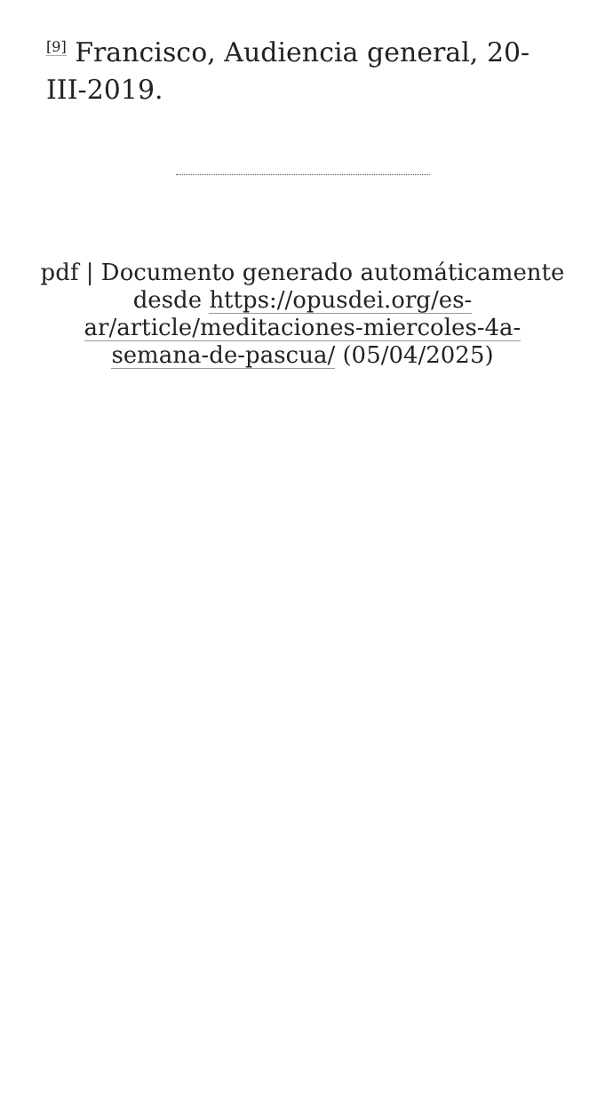<sup>[9]</sup> Francisco, Audiencia general, 20-III-2019.
pdf | Documento generado automáticamente desde https://opusdei.org/es-ar/article/meditaciones-miercoles-4a-semana-de-pascua/ (05/04/2025)